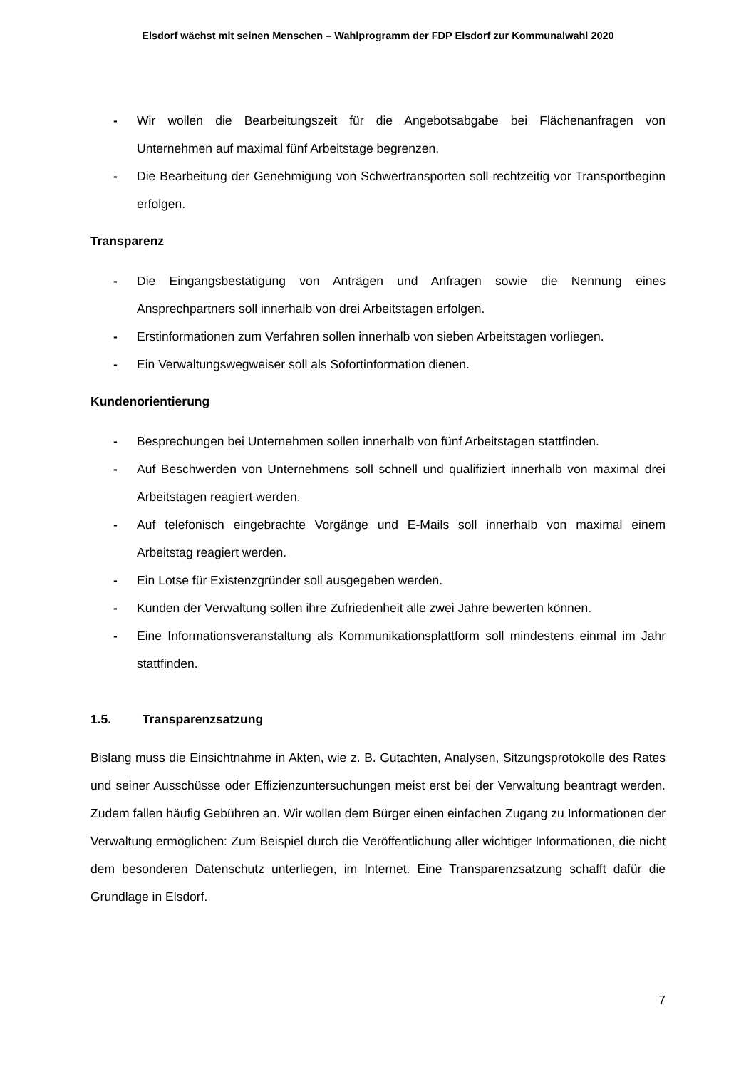Elsdorf wächst mit seinen Menschen – Wahlprogramm der FDP Elsdorf zur Kommunalwahl 2020
- Wir wollen die Bearbeitungszeit für die Angebotsabgabe bei Flächenanfragen von Unternehmen auf maximal fünf Arbeitstage begrenzen.
- Die Bearbeitung der Genehmigung von Schwertransporten soll rechtzeitig vor Transportbeginn erfolgen.
Transparenz
- Die Eingangsbestätigung von Anträgen und Anfragen sowie die Nennung eines Ansprechpartners soll innerhalb von drei Arbeitstagen erfolgen.
- Erstinformationen zum Verfahren sollen innerhalb von sieben Arbeitstagen vorliegen.
- Ein Verwaltungswegweiser soll als Sofortinformation dienen.
Kundenorientierung
- Besprechungen bei Unternehmen sollen innerhalb von fünf Arbeitstagen stattfinden.
- Auf Beschwerden von Unternehmens soll schnell und qualifiziert innerhalb von maximal drei Arbeitstagen reagiert werden.
- Auf telefonisch eingebrachte Vorgänge und E-Mails soll innerhalb von maximal einem Arbeitstag reagiert werden.
- Ein Lotse für Existenzgründer soll ausgegeben werden.
- Kunden der Verwaltung sollen ihre Zufriedenheit alle zwei Jahre bewerten können.
- Eine Informationsveranstaltung als Kommunikationsplattform soll mindestens einmal im Jahr stattfinden.
1.5. Transparenzsatzung
Bislang muss die Einsichtnahme in Akten, wie z. B. Gutachten, Analysen, Sitzungsprotokolle des Rates und seiner Ausschüsse oder Effizienzuntersuchungen meist erst bei der Verwaltung beantragt werden. Zudem fallen häufig Gebühren an. Wir wollen dem Bürger einen einfachen Zugang zu Informationen der Verwaltung ermöglichen: Zum Beispiel durch die Veröffentlichung aller wichtiger Informationen, die nicht dem besonderen Datenschutz unterliegen, im Internet. Eine Transparenzsatzung schafft dafür die Grundlage in Elsdorf.
7